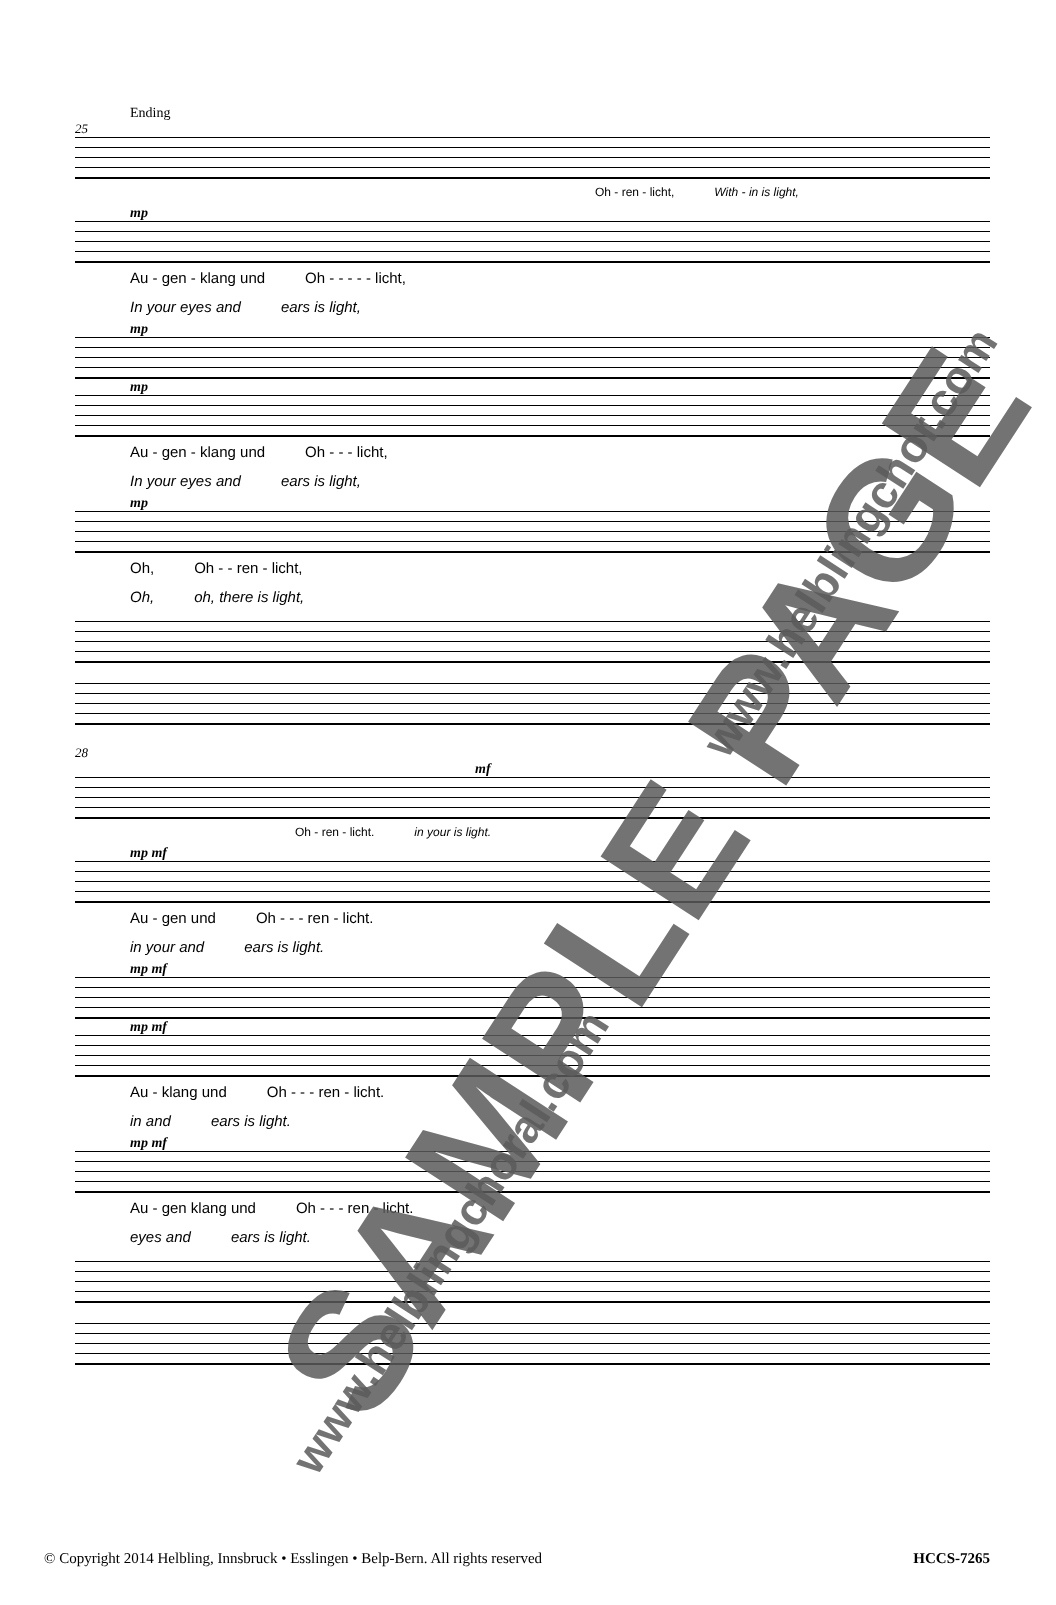Ending
25
Oh - ren - licht, With - in is light,
mp
Au - gen - klang und Oh - - - - - licht,
In your eyes and ears is light,
mp
mp
Au - gen - klang und Oh - - - licht,
In your eyes and ears is light,
mp
Oh, Oh - - ren - licht,
Oh, oh, there is light,
28
mf
Oh - ren - licht. in your is light.
mp mf
Au - gen und Oh - - - ren - licht.
in your and ears is light.
mp mf
mp mf
Au - klang und Oh - - - ren - licht.
in and ears is light.
mp mf
Au - gen klang und Oh - - - ren - licht.
eyes and ears is light.
SAMPLE PAGE
www.helblingchor.com
www.helblingchoral.com
© Copyright 2014 Helbling, Innsbruck • Esslingen • Belp-Bern. All rights reserved HCCS-7265